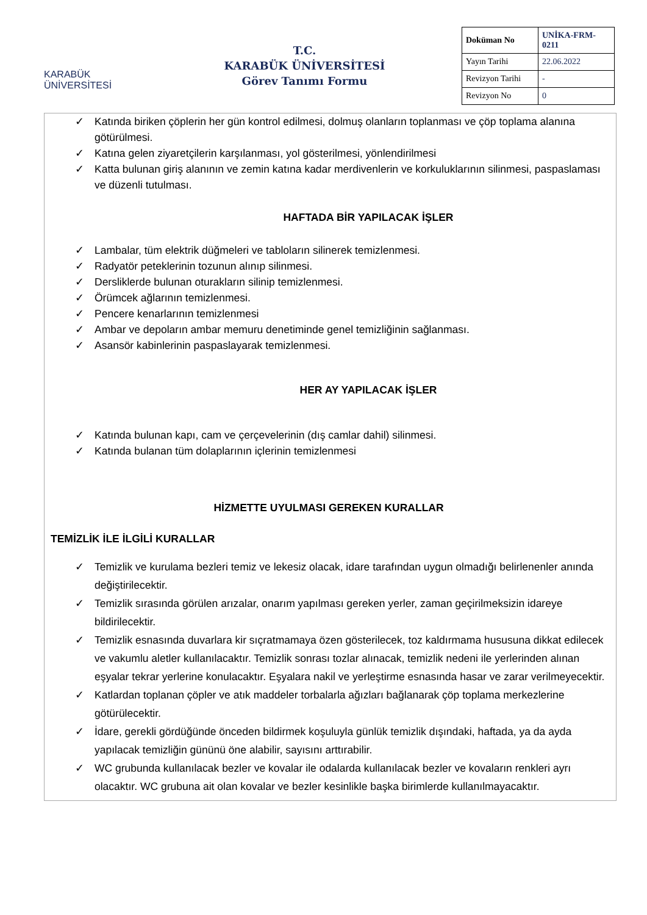KARABÜK
ÜNİVERSİTESİ
T.C.
KARABÜK ÜNİVERSİTESİ
Görev Tanımı Formu
| Doküman No | UNİKA-FRM-0211 |
| Yayın Tarihi | 22.06.2022 |
| Revizyon Tarihi | - |
| Revizyon No | 0 |
✓ Katında biriken çöplerin her gün kontrol edilmesi, dolmuş olanların toplanması ve çöp toplama alanına götürülmesi.
✓ Katına gelen ziyaretçilerin karşılanması, yol gösterilmesi, yönlendirilmesi
✓ Katta bulunan giriş alanının ve zemin katına kadar merdivenlerin ve korkuluklarının silinmesi, paspaslaması ve düzenli tutulması.
HAFTADA BİR YAPILACAK İŞLER
✓ Lambalar, tüm elektrik düğmeleri ve tabloların silinerek temizlenmesi.
✓ Radyatör peteklerinin tozunun alınıp silinmesi.
✓ Dersliklerde bulunan oturakların silinip temizlenmesi.
✓ Örümcek ağlarının temizlenmesi.
✓ Pencere kenarlarının temizlenmesi
✓ Ambar ve depoların ambar memuru denetiminde genel temizliğinin sağlanması.
✓ Asansör kabinlerinin paspaslayarak temizlenmesi.
HER AY YAPILACAK İŞLER
✓ Katında bulunan kapı, cam ve çerçevelerinin (dış camlar dahil) silinmesi.
✓ Katında bulanan tüm dolaplarının içlerinin temizlenmesi
HİZMETTE UYULMASI GEREKEN KURALLAR
TEMİZLİK İLE İLGİLİ KURALLAR
✓ Temizlik ve kurulama bezleri temiz ve lekesiz olacak, idare tarafından uygun olmadığı belirlenenler anında değiştirilecektir.
✓ Temizlik sırasında görülen arızalar, onarım yapılması gereken yerler, zaman geçirilmeksizin idareye bildirilecektir.
✓ Temizlik esnasında duvarlara kir sıçratmamaya özen gösterilecek, toz kaldırmama hususuna dikkat edilecek ve vakumlu aletler kullanılacaktır. Temizlik sonrası tozlar alınacak, temizlik nedeni ile yerlerinden alınan eşyalar tekrar yerlerine konulacaktır. Eşyalara nakil ve yerleştirme esnasında hasar ve zarar verilmeyecektir.
✓ Katlardan toplanan çöpler ve atık maddeler torbalarla ağızları bağlanarak çöp toplama merkezlerine götürülecektir.
✓ İdare, gerekli gördüğünde önceden bildirmek koşuluyla günlük temizlik dışındaki, haftada, ya da ayda yapılacak temizliğin gününü öne alabilir, sayısını arttırabilir.
✓ WC grubunda kullanılacak bezler ve kovalar ile odalarda kullanılacak bezler ve kovaların renkleri ayrı olacaktır. WC grubuna ait olan kovalar ve bezler kesinlikle başka birimlerde kullanılmayacaktır.